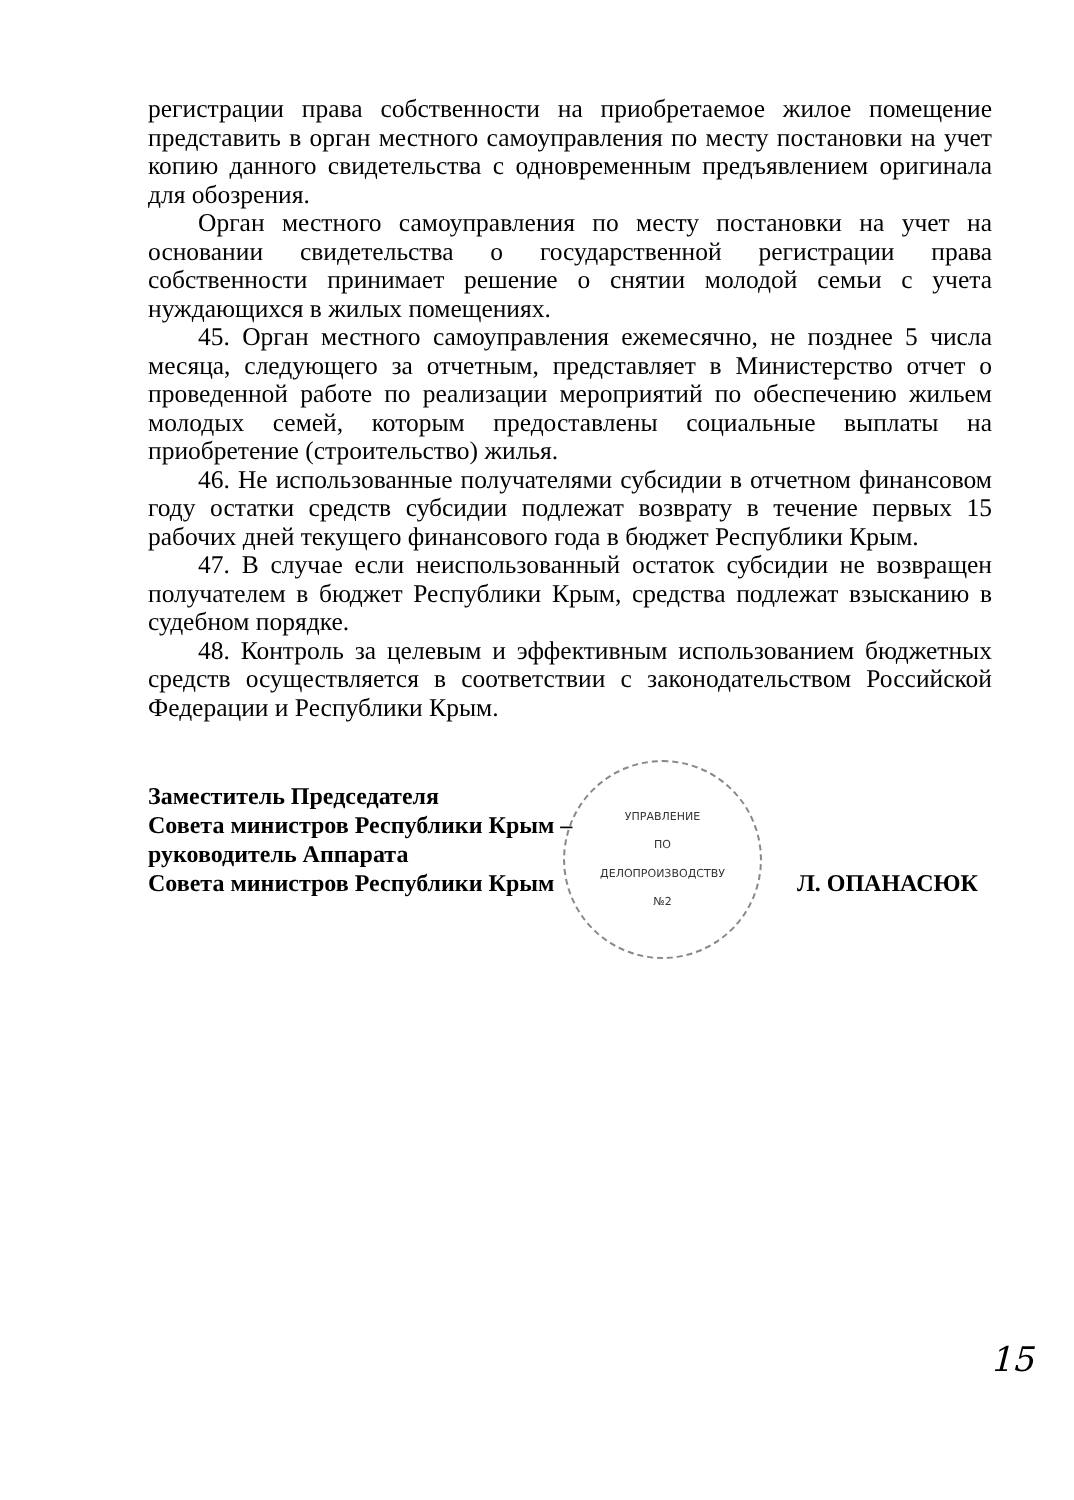регистрации права собственности на приобретаемое жилое помещение представить в орган местного самоуправления по месту постановки на учет копию данного свидетельства с одновременным предъявлением оригинала для обозрения.
Орган местного самоуправления по месту постановки на учет на основании свидетельства о государственной регистрации права собственности принимает решение о снятии молодой семьи с учета нуждающихся в жилых помещениях.
45. Орган местного самоуправления ежемесячно, не позднее 5 числа месяца, следующего за отчетным, представляет в Министерство отчет о проведенной работе по реализации мероприятий по обеспечению жильем молодых семей, которым предоставлены социальные выплаты на приобретение (строительство) жилья.
46. Не использованные получателями субсидии в отчетном финансовом году остатки средств субсидии подлежат возврату в течение первых 15 рабочих дней текущего финансового года в бюджет Республики Крым.
47. В случае если неиспользованный остаток субсидии не возвращен получателем в бюджет Республики Крым, средства подлежат взысканию в судебном порядке.
48. Контроль за целевым и эффективным использованием бюджетных средств осуществляется в соответствии с законодательством Российской Федерации и Республики Крым.
Заместитель Председателя
Совета министров Республики Крым –
руководитель Аппарата
Совета министров Республики Крым
Л. ОПАНАСЮК
УПРАВЛЕНИЕ
ПО
ДЕЛОПРОИЗВОДСТВУ
№2
15